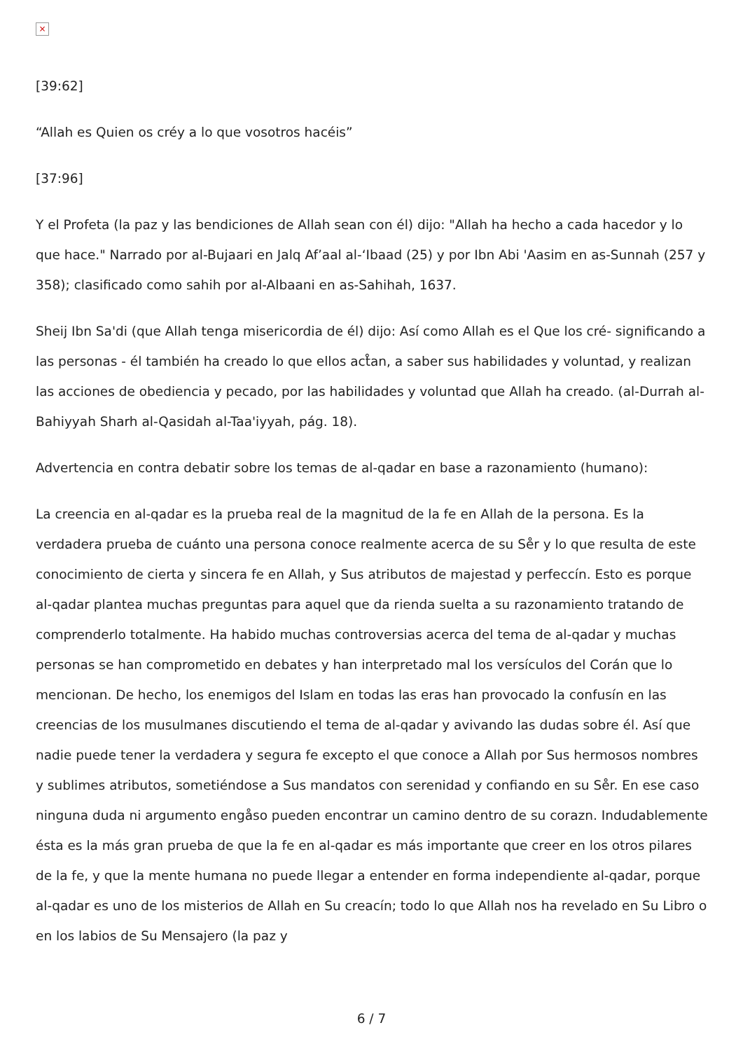×
[39:62]
“Allah es Quien os créy a lo que vosotros hacéis”
[37:96]
Y el Profeta (la paz y las bendiciones de Allah sean con él) dijo: "Allah ha hecho a cada hacedor y lo que hace." Narrado por al-Bujaari en Jalq Af’aal al-‘Ibaad (25) y por Ibn Abi 'Aasim en as-Sunnah (257 y 358); clasificado como sahih por al-Albaani en as-Sahihah, 1637.
Sheij Ibn Sa'di (que Allah tenga misericordia de él) dijo: Así como Allah es el Que los cré- significando a las personas - él también ha creado lo que ellos act̊an, a saber sus habilidades y voluntad, y realizan las acciones de obediencia y pecado, por las habilidades y voluntad que Allah ha creado. (al-Durrah al-Bahiyyah Sharh al-Qasidah al-Taa'iyyah, pág. 18).
Advertencia en contra debatir sobre los temas de al-qadar en base a razonamiento (humano):
La creencia en al-qadar es la prueba real de la magnitud de la fe en Allah de la persona. Es la verdadera prueba de cuánto una persona conoce realmente acerca de su Se̊r y lo que resulta de este conocimiento de cierta y sincera fe en Allah, y Sus atributos de majestad y perfeccín. Esto es porque al-qadar plantea muchas preguntas para aquel que da rienda suelta a su razonamiento tratando de comprenderlo totalmente. Ha habido muchas controversias acerca del tema de al-qadar y muchas personas se han comprometido en debates y han interpretado mal los versículos del Corán que lo mencionan. De hecho, los enemigos del Islam en todas las eras han provocado la confusín en las creencias de los musulmanes discutiendo el tema de al-qadar y avivando las dudas sobre él. Así que nadie puede tener la verdadera y segura fe excepto el que conoce a Allah por Sus hermosos nombres y sublimes atributos, sometiéndose a Sus mandatos con serenidad y confiando en su Se̊r. En ese caso ninguna duda ni argumento engåso pueden encontrar un camino dentro de su corazn. Indudablemente ésta es la más gran prueba de que la fe en al-qadar es más importante que creer en los otros pilares de la fe, y que la mente humana no puede llegar a entender en forma independiente al-qadar, porque al-qadar es uno de los misterios de Allah en Su creacín; todo lo que Allah nos ha revelado en Su Libro o en los labios de Su Mensajero (la paz y
6 / 7